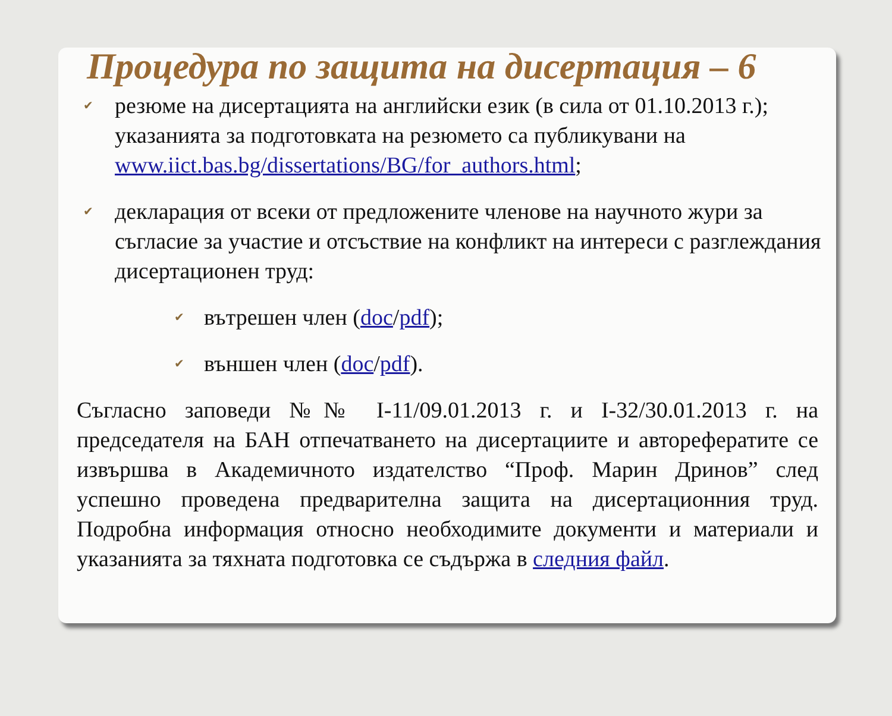Процедура по защита на дисертация – 6
✔ резюме на дисертацията на английски език (в сила от 01.10.2013 г.); указанията за подготовката на резюмето са публикувани на www.iict.bas.bg/dissertations/BG/for_authors.html;
✔ декларация от всеки от предложените членове на научното жури за съгласие за участие и отсъствие на конфликт на интереси с разглеждания дисертационен труд:
✔ вътрешен член (doc/pdf);
✔ външен член (doc/pdf).
Съгласно заповеди №№ І-11/09.01.2013 г. и І-32/30.01.2013 г. на председателя на БАН отпечатването на дисертациите и авторефератите се извършва в Академичното издателство “Проф. Марин Дринов” след успешно проведена предварителна защита на дисертационния труд. Подробна информация относно необходимите документи и материали и указанията за тяхната подготовка се съдържа в следния файл.